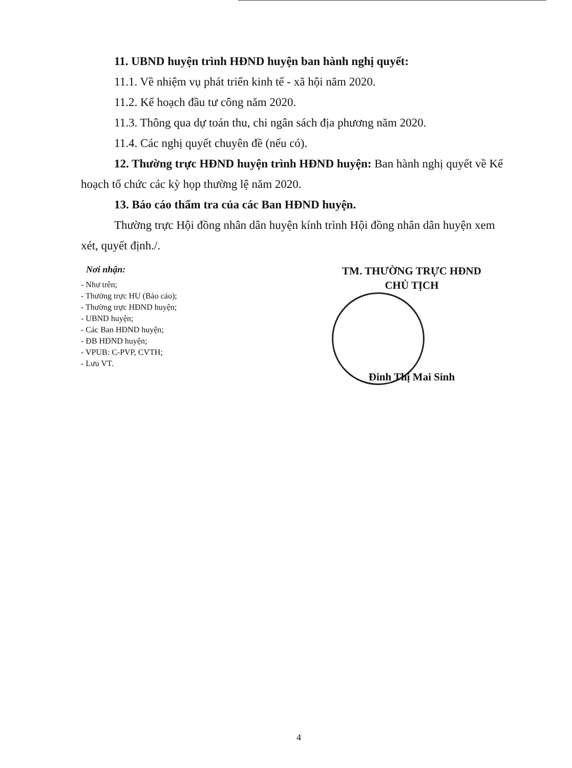11. UBND huyện trình HĐND huyện ban hành nghị quyết:
11.1. Về nhiệm vụ phát triển kinh tế - xã hội năm 2020.
11.2. Kế hoạch đầu tư công năm 2020.
11.3. Thông qua dự toán thu, chi ngân sách địa phương năm 2020.
11.4. Các nghị quyết chuyên đề (nếu có).
12. Thường trực HĐND huyện trình HĐND huyện: Ban hành nghị quyết về Kế hoạch tổ chức các kỳ họp thường lệ năm 2020.
13. Báo cáo thẩm tra của các Ban HĐND huyện.
Thường trực Hội đồng nhân dân huyện kính trình Hội đồng nhân dân huyện xem xét, quyết định./.
Nơi nhận:
- Như trên;
- Thường trực HU (Báo cáo);
- Thường trực HĐND huyện;
- UBND huyện;
- Các Ban HĐND huyện;
- ĐB HĐND huyện;
- VPUB: C-PVP, CVTH;
- Lưu VT.
TM. THƯỜNG TRỰC HĐND
CHỦ TỊCH
Đinh Thị Mai Sinh
4